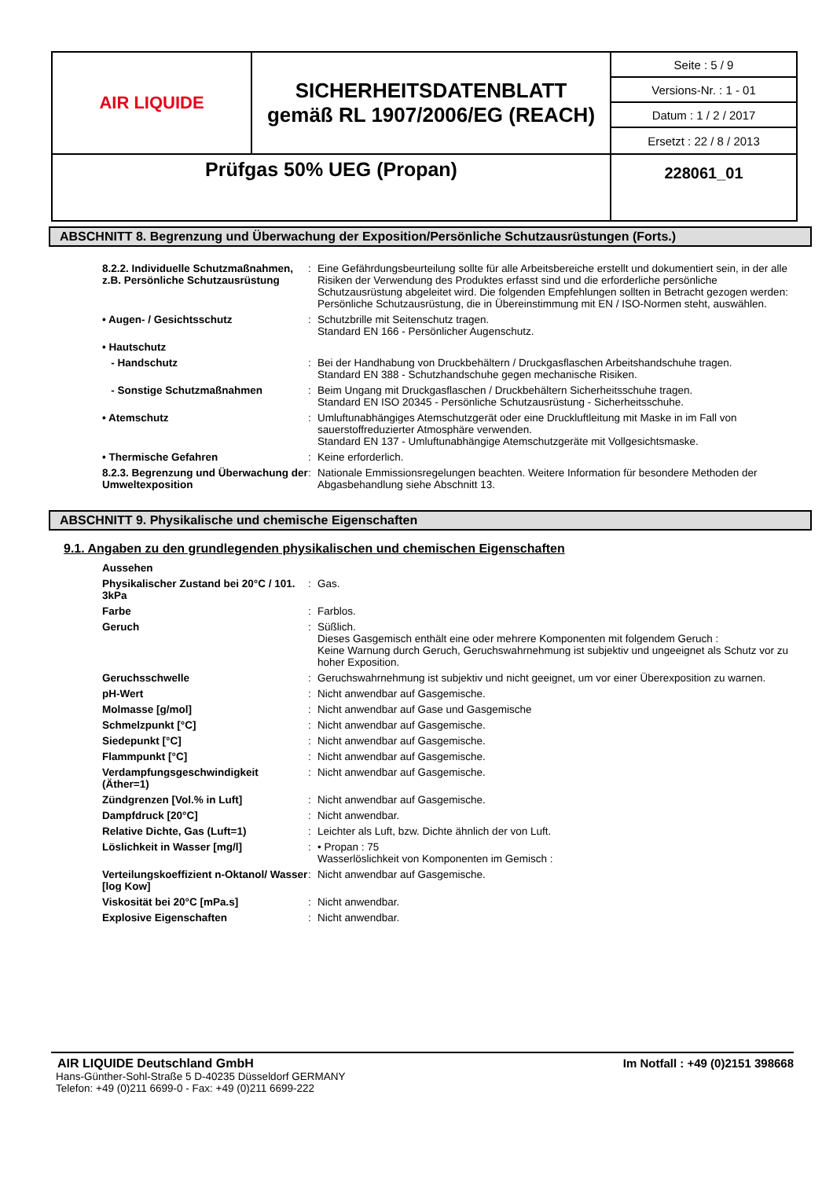| AIR LIQUIDE | SICHERHEITSDATENBLATT gemäß RL 1907/2006/EG (REACH) | Seite : 5 / 9 |
| | | Versions-Nr. : 1 - 01 |
| | | Datum : 1 / 2 / 2017 |
| | | Ersetzt : 22 / 8 / 2013 |
| Prüfgas 50% UEG (Propan) | | 228061_01 |
ABSCHNITT 8. Begrenzung und Überwachung der Exposition/Persönliche Schutzausrüstungen (Forts.)
| 8.2.2. Individuelle Schutzmaßnahmen, z.B. Persönliche Schutzausrüstung | : | Eine Gefährdungsbeurteilung sollte für alle Arbeitsbereiche erstellt und dokumentiert sein, in der alle Risiken der Verwendung des Produktes erfasst sind und die erforderliche persönliche Schutzausrüstung abgeleitet wird. Die folgenden Empfehlungen sollten in Betracht gezogen werden: Persönliche Schutzausrüstung, die in Übereinstimmung mit EN / ISO-Normen steht, auswählen. |
| • Augen- / Gesichtsschutz | : | Schutzbrille mit Seitenschutz tragen. Standard EN 166 - Persönlicher Augenschutz. |
| • Hautschutz | | |
| - Handschutz | : | Bei der Handhabung von Druckbehältern / Druckgasflaschen Arbeitshandschuhe tragen. Standard EN 388 - Schutzhandschuhe gegen mechanische Risiken. |
| - Sonstige Schutzmaßnahmen | : | Beim Ungang mit Druckgasflaschen / Druckbehältern Sicherheitsschuhe tragen. Standard EN ISO 20345 - Persönliche Schutzausrüstung - Sicherheitsschuhe. |
| • Atemschutz | : | Umluftunabhängiges Atemschutzgerät oder eine Druckluftleitung mit Maske in im Fall von sauerstoffreduzierter Atmosphäre verwenden. Standard EN 137 - Umluftunabhängige Atemschutzgeräte mit Vollgesichtsmaske. |
| • Thermische Gefahren | : | Keine erforderlich. |
| 8.2.3. Begrenzung und Überwachung der Umweltexposition | : | Nationale Emmissionsregelungen beachten. Weitere Information für besondere Methoden der Abgasbehandlung siehe Abschnitt 13. |
ABSCHNITT 9. Physikalische und chemische Eigenschaften
9.1. Angaben zu den grundlegenden physikalischen und chemischen Eigenschaften
| Aussehen | | |
| Physikalischer Zustand bei 20°C / 101. 3kPa | : | Gas. |
| Farbe | : | Farblos. |
| Geruch | : | Süßlich. Dieses Gasgemisch enthält eine oder mehrere Komponenten mit folgendem Geruch : Keine Warnung durch Geruch, Geruchswahrnehmung ist subjektiv und ungeeignet als Schutz vor zu hoher Exposition. |
| Geruchsschwelle | : | Geruchswahrnehmung ist subjektiv und nicht geeignet, um vor einer Überexposition zu warnen. |
| pH-Wert | : | Nicht anwendbar auf Gasgemische. |
| Molmasse [g/mol] | : | Nicht anwendbar auf Gase und Gasgemische |
| Schmelzpunkt [°C] | : | Nicht anwendbar auf Gasgemische. |
| Siedepunkt [°C] | : | Nicht anwendbar auf Gasgemische. |
| Flammpunkt [°C] | : | Nicht anwendbar auf Gasgemische. |
| Verdampfungsgeschwindigkeit (Äther=1) | : | Nicht anwendbar auf Gasgemische. |
| Zündgrenzen [Vol.% in Luft] | : | Nicht anwendbar auf Gasgemische. |
| Dampfdruck [20°C] | : | Nicht anwendbar. |
| Relative Dichte, Gas (Luft=1) | : | Leichter als Luft, bzw. Dichte ähnlich der von Luft. |
| Löslichkeit in Wasser [mg/l] | : | • Propan : 75 Wasserlöslichkeit von Komponenten im Gemisch : |
| Verteilungskoeffizient n-Oktanol/ Wasser [log Kow] | : | Nicht anwendbar auf Gasgemische. |
| Viskosität bei 20°C [mPa.s] | : | Nicht anwendbar. |
| Explosive Eigenschaften | : | Nicht anwendbar. |
AIR LIQUIDE Deutschland GmbH Im Notfall : +49 (0)2151 398668
Hans-Günther-Sohl-Straße 5 D-40235 Düsseldorf GERMANY
Telefon: +49 (0)211 6699-0 - Fax: +49 (0)211 6699-222